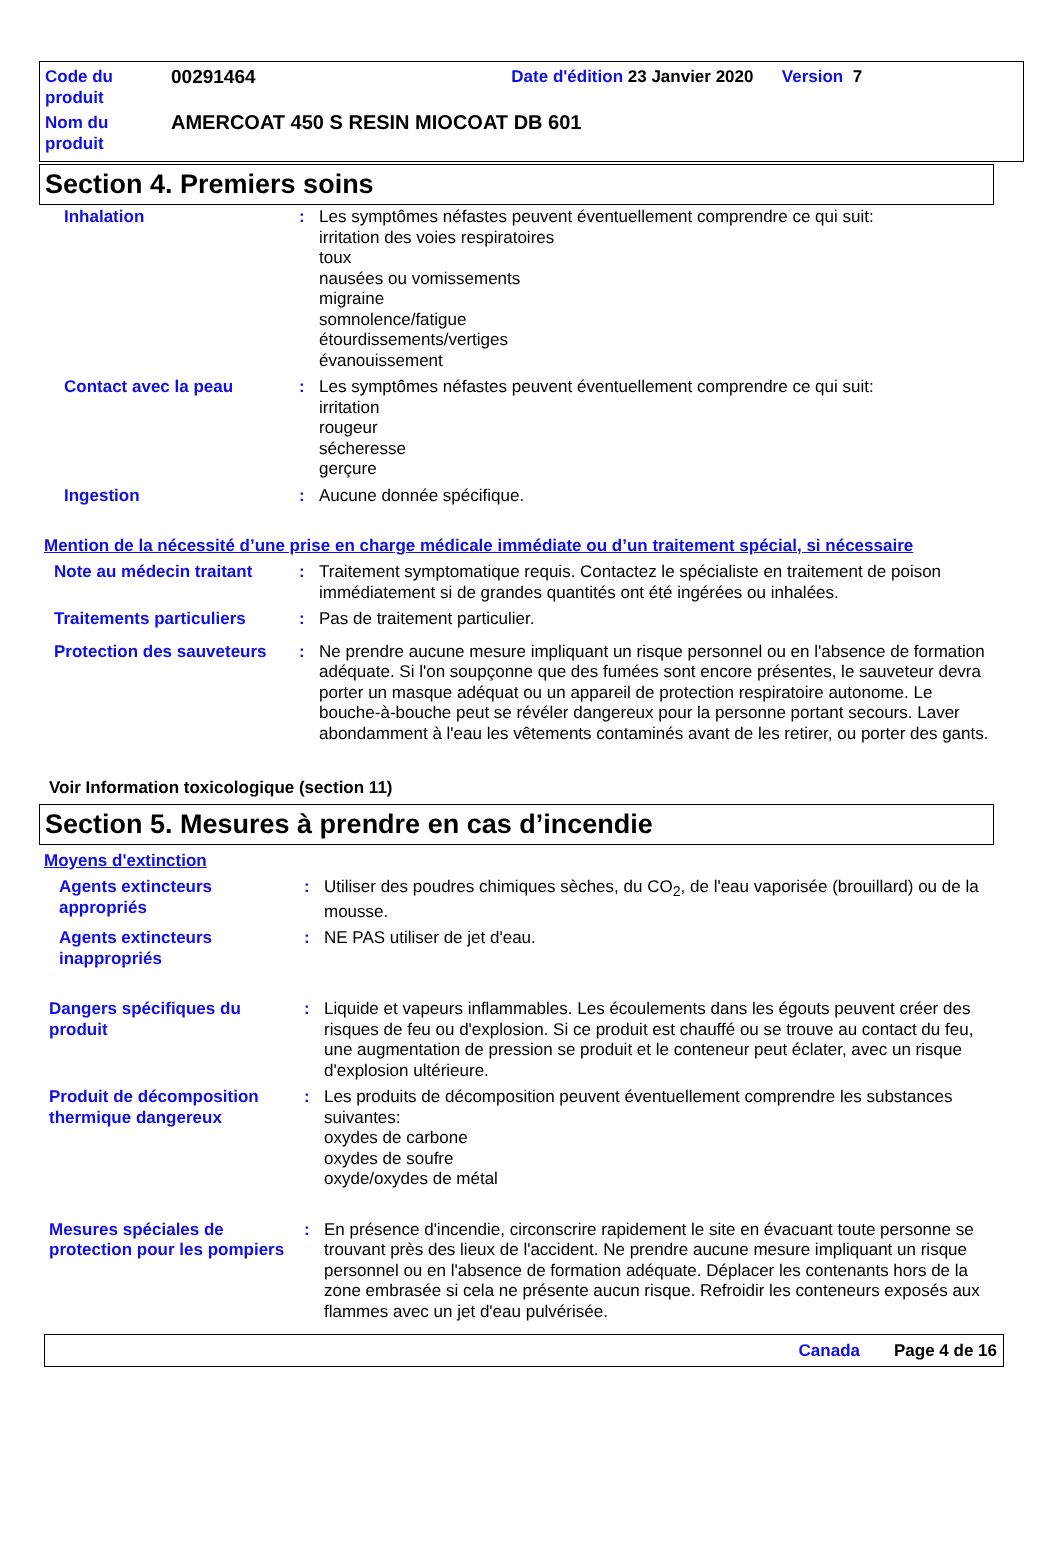| Code du produit | 00291464 | Date d'édition 23 Janvier 2020 Version 7 |
| Nom du produit | AMERCOAT 450 S RESIN MIOCOAT DB 601 | |
Section 4. Premiers soins
Inhalation : Les symptômes néfastes peuvent éventuellement comprendre ce qui suit:
irritation des voies respiratoires
toux
nausées ou vomissements
migraine
somnolence/fatigue
étourdissements/vertiges
évanouissement
Contact avec la peau : Les symptômes néfastes peuvent éventuellement comprendre ce qui suit:
irritation
rougeur
sécheresse
gerçure
Ingestion : Aucune donnée spécifique.
Mention de la nécessité d’une prise en charge médicale immédiate ou d’un traitement spécial, si nécessaire
Note au médecin traitant : Traitement symptomatique requis. Contactez le spécialiste en traitement de poison immédiatement si de grandes quantités ont été ingérées ou inhalées.
Traitements particuliers : Pas de traitement particulier.
Protection des sauveteurs
: Ne prendre aucune mesure impliquant un risque personnel ou en l'absence de formation adéquate. Si l'on soupçonne que des fumées sont encore présentes, le sauveteur devra porter un masque adéquat ou un appareil de protection respiratoire autonome. Le bouche-à-bouche peut se révéler dangereux pour la personne portant secours. Laver abondamment à l'eau les vêtements contaminés avant de les retirer, ou porter des gants.
Voir Information toxicologique (section 11)
Section 5. Mesures à prendre en cas d’incendie
Moyens d'extinction
Agents extincteurs appropriés
: Utiliser des poudres chimiques sèches, du CO<sub>2</sub>, de l'eau vaporisée (brouillard) ou de la mousse.
Agents extincteurs inappropriés
: NE PAS utiliser de jet d'eau.
Dangers spécifiques du produit
: Liquide et vapeurs inflammables. Les écoulements dans les égouts peuvent créer des risques de feu ou d'explosion. Si ce produit est chauffé ou se trouve au contact du feu, une augmentation de pression se produit et le conteneur peut éclater, avec un risque d'explosion ultérieure.
Produit de décomposition thermique dangereux
: Les produits de décomposition peuvent éventuellement comprendre les substances suivantes:
oxydes de carbone
oxydes de soufre
oxyde/oxydes de métal
Mesures spéciales de protection pour les pompiers
: En présence d'incendie, circonscrire rapidement le site en évacuant toute personne se trouvant près des lieux de l'accident. Ne prendre aucune mesure impliquant un risque personnel ou en l'absence de formation adéquate. Déplacer les contenants hors de la zone embrasée si cela ne présente aucun risque. Refroidir les conteneurs exposés aux flammes avec un jet d'eau pulvérisée.
Canada Page 4 de 16